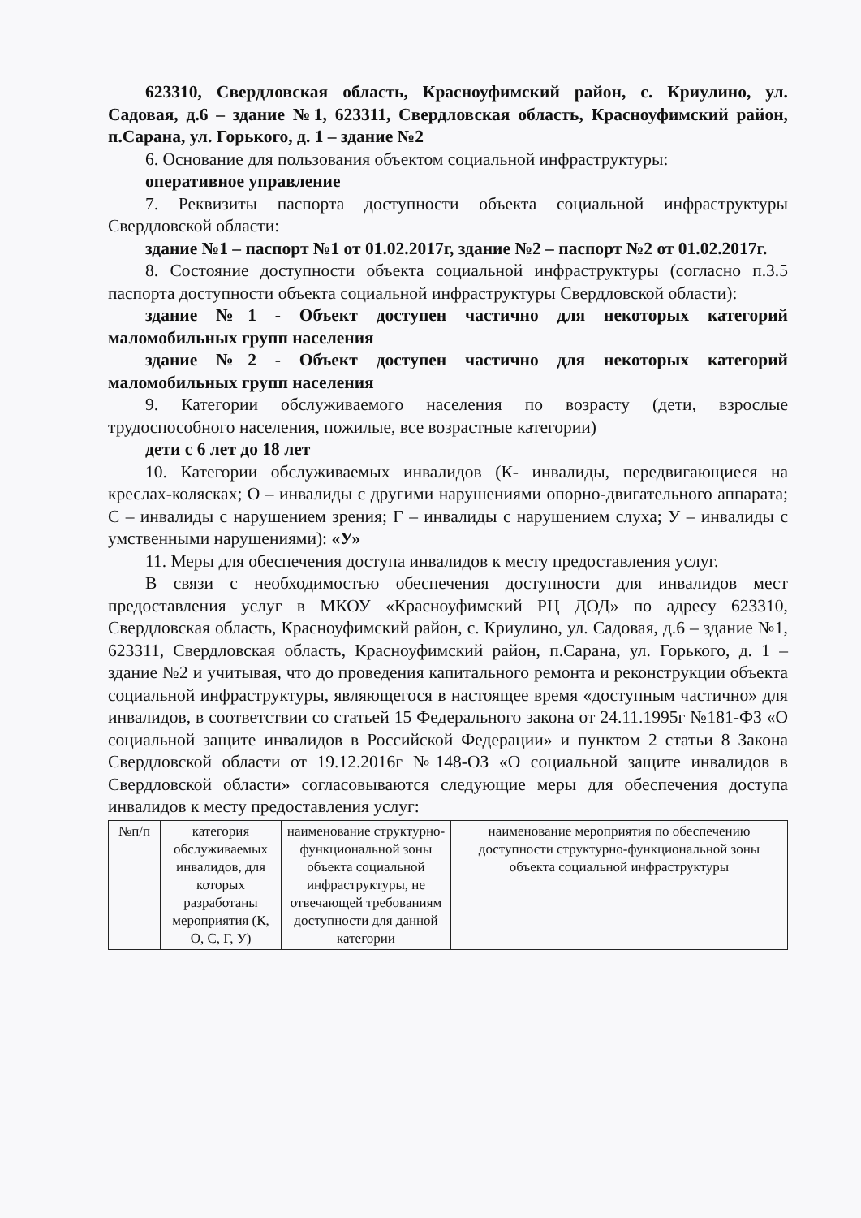623310, Свердловская область, Красноуфимский район, с. Криулино, ул. Садовая, д.6 – здание №1, 623311, Свердловская область, Красноуфимский район, п.Сарана, ул. Горького, д. 1 – здание №2
6. Основание для пользования объектом социальной инфраструктуры:
оперативное управление
7. Реквизиты паспорта доступности объекта социальной инфраструктуры Свердловской области:
здание №1 – паспорт №1 от 01.02.2017г, здание №2 – паспорт №2 от 01.02.2017г.
8. Состояние доступности объекта социальной инфраструктуры (согласно п.3.5 паспорта доступности объекта социальной инфраструктуры Свердловской области):
здание №1 - Объект доступен частично для некоторых категорий маломобильных групп населения
здание №2 - Объект доступен частично для некоторых категорий маломобильных групп населения
9. Категории обслуживаемого населения по возрасту (дети, взрослые трудоспособного населения, пожилые, все возрастные категории)
дети с 6 лет до 18 лет
10. Категории обслуживаемых инвалидов (К- инвалиды, передвигающиеся на креслах-колясках; О – инвалиды с другими нарушениями опорно-двигательного аппарата; С – инвалиды с нарушением зрения; Г – инвалиды с нарушением слуха; У – инвалиды с умственными нарушениями): «У»
11. Меры для обеспечения доступа инвалидов к месту предоставления услуг.
В связи с необходимостью обеспечения доступности для инвалидов мест предоставления услуг в МКОУ «Красноуфимский РЦ ДОД» по адресу 623310, Свердловская область, Красноуфимский район, с. Криулино, ул. Садовая, д.6 – здание №1, 623311, Свердловская область, Красноуфимский район, п.Сарана, ул. Горького, д. 1 – здание №2 и учитывая, что до проведения капитального ремонта и реконструкции объекта социальной инфраструктуры, являющегося в настоящее время «доступным частично» для инвалидов, в соответствии со статьей 15 Федерального закона от 24.11.1995г №181-ФЗ «О социальной защите инвалидов в Российской Федерации» и пунктом 2 статьи 8 Закона Свердловской области от 19.12.2016г №148-ОЗ «О социальной защите инвалидов в Свердловской области» согласовываются следующие меры для обеспечения доступа инвалидов к месту предоставления услуг:
| №п/п | категория обслуживаемых инвалидов, для которых разработаны мероприятия (К, О, С, Г, У) | наименование структурно-функциональной зоны объекта социальной инфраструктуры, не отвечающей требованиям доступности для данной категории | наименование мероприятия по обеспечению доступности структурно-функциональной зоны объекта социальной инфраструктуры |